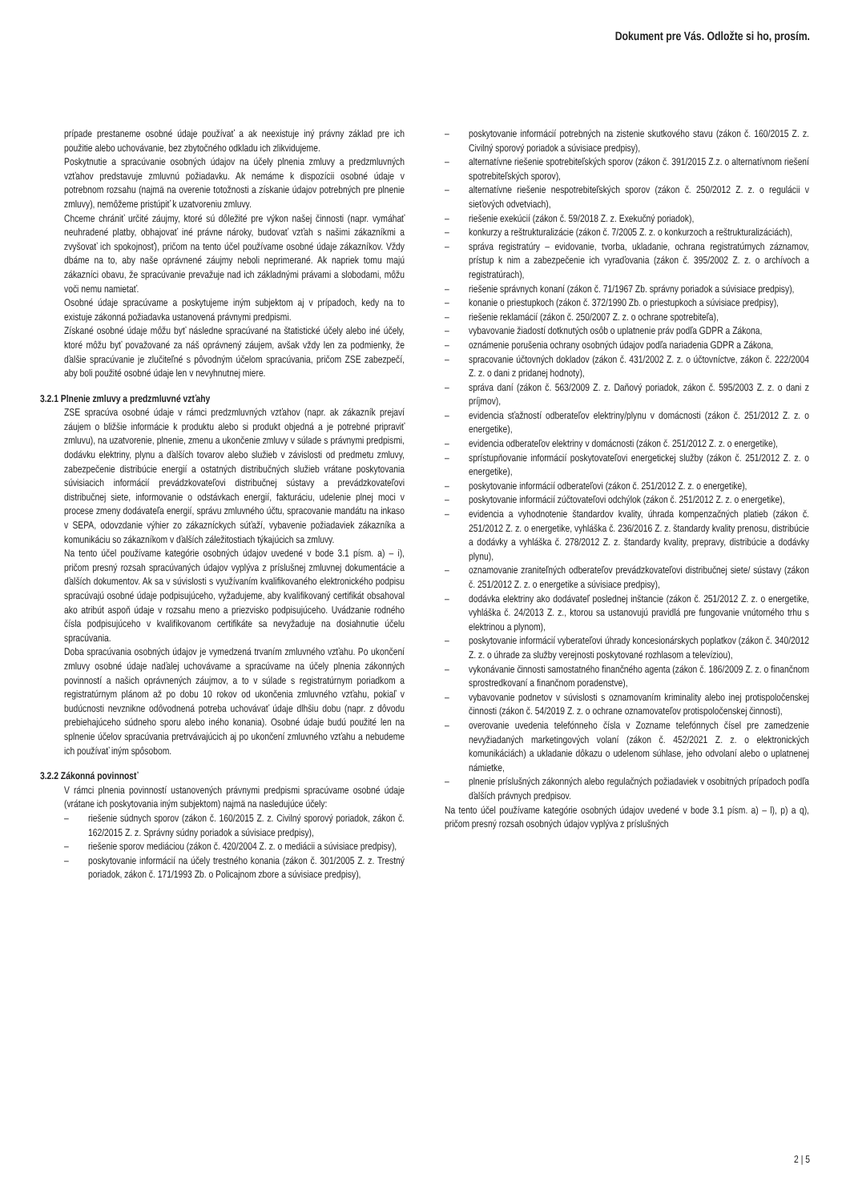Dokument pre Vás. Odložte si ho, prosím.
prípade prestaneme osobné údaje používať a ak neexistuje iný právny základ pre ich použitie alebo uchovávanie, bez zbytočného odkladu ich zlikvidujeme.
Poskytnutie a spracúvanie osobných údajov na účely plnenia zmluvy a predzmluvných vzťahov predstavuje zmluvnú požiadavku. Ak nemáme k dispozícii osobné údaje v potrebnom rozsahu (najmä na overenie totožnosti a získanie údajov potrebných pre plnenie zmluvy), nemôžeme pristúpiť k uzatvoreniu zmluvy.
Chceme chrániť určité záujmy, ktoré sú dôležité pre výkon našej činnosti (napr. vymáhať neuhradené platby, obhajovať iné právne nároky, budovať vzťah s našimi zákazníkmi a zvyšovať ich spokojnosť), pričom na tento účel používame osobné údaje zákazníkov. Vždy dbáme na to, aby naše oprávnené záujmy neboli neprimerané. Ak napriek tomu majú zákazníci obavu, že spracúvanie prevažuje nad ich základnými právami a slobodami, môžu voči nemu namietať.
Osobné údaje spracúvame a poskytujeme iným subjektom aj v prípadoch, kedy na to existuje zákonná požiadavka ustanovená právnymi predpismi.
Získané osobné údaje môžu byť následne spracúvané na štatistické účely alebo iné účely, ktoré môžu byť považované za náš oprávnený záujem, avšak vždy len za podmienky, že ďalšie spracúvanie je zlučiteľné s pôvodným účelom spracúvania, pričom ZSE zabezpečí, aby boli použité osobné údaje len v nevyhnutnej miere.
3.2.1 Plnenie zmluvy a predzmluvné vzťahy
ZSE spracúva osobné údaje v rámci predzmluvných vzťahov (napr. ak zákazník prejaví záujem o bližšie informácie k produktu alebo si produkt objedná a je potrebné pripraviť zmluvu), na uzatvorenie, plnenie, zmenu a ukončenie zmluvy v súlade s právnymi predpismi, dodávku elektriny, plynu a ďalších tovarov alebo služieb v závislosti od predmetu zmluvy, zabezpečenie distribúcie energií a ostatných distribučných služieb vrátane poskytovania súvisiacich informácií prevádzkovateľovi distribučnej sústavy a prevádzkovateľovi distribučnej siete, informovanie o odstávkach energií, fakturáciu, udelenie plnej moci v procese zmeny dodávateľa energií, správu zmluvného účtu, spracovanie mandátu na inkaso v SEPA, odovzdanie výhier zo zákazníckych súťaží, vybavenie požiadaviek zákazníka a komunikáciu so zákazníkom v ďalších záležitostiach týkajúcich sa zmluvy.
Na tento účel používame kategórie osobných údajov uvedené v bode 3.1 písm. a) – i), pričom presný rozsah spracúvaných údajov vyplýva z príslušnej zmluvnej dokumentácie a ďalších dokumentov. Ak sa v súvislosti s využívaním kvalifikovaného elektronického podpisu spracúvajú osobné údaje podpisujúceho, vyžadujeme, aby kvalifikovaný certifikát obsahoval ako atribút aspoň údaje v rozsahu meno a priezvisko podpisujúceho. Uvádzanie rodného čísla podpisujúceho v kvalifikovanom certifikáte sa nevyžaduje na dosiahnutie účelu spracúvania.
Doba spracúvania osobných údajov je vymedzená trvaním zmluvného vzťahu. Po ukončení zmluvy osobné údaje naďalej uchovávame a spracúvame na účely plnenia zákonných povinností a našich oprávnených záujmov, a to v súlade s registratúrnym poriadkom a registratúrnym plánom až po dobu 10 rokov od ukončenia zmluvného vzťahu, pokiaľ v budúcnosti nevznikne odôvodnená potreba uchovávať údaje dlhšiu dobu (napr. z dôvodu prebiehajúceho súdneho sporu alebo iného konania). Osobné údaje budú použité len na splnenie účelov spracúvania pretrvávajúcich aj po ukončení zmluvného vzťahu a nebudeme ich používať iným spôsobom.
3.2.2 Zákonná povinnosť
V rámci plnenia povinností ustanovených právnymi predpismi spracúvame osobné údaje (vrátane ich poskytovania iným subjektom) najmä na nasledujúce účely:
– riešenie súdnych sporov (zákon č. 160/2015 Z. z. Civilný sporový poriadok, zákon č. 162/2015 Z. z. Správny súdny poriadok a súvisiace predpisy),
– riešenie sporov mediáciou (zákon č. 420/2004 Z. z. o mediácii a súvisiace predpisy),
– poskytovanie informácií na účely trestného konania (zákon č. 301/2005 Z. z. Trestný poriadok, zákon č. 171/1993 Zb. o Policajnom zbore a súvisiace predpisy),
– poskytovanie informácií potrebných na zistenie skutkového stavu (zákon č. 160/2015 Z. z. Civilný sporový poriadok a súvisiace predpisy),
– alternatívne riešenie spotrebiteľských sporov (zákon č. 391/2015 Z.z. o alternatívnom riešení spotrebiteľských sporov),
– alternatívne riešenie nespotrebiteľských sporov (zákon č. 250/2012 Z. z. o regulácii v sieťových odvetviach),
– riešenie exekúcií (zákon č. 59/2018 Z. z. Exekučný poriadok),
– konkurzy a reštrukturalizácie (zákon č. 7/2005 Z. z. o konkurzoch a reštrukturalizáciách),
– správa registratúry – evidovanie, tvorba, ukladanie, ochrana registratúrnych záznamov, prístup k nim a zabezpečenie ich vyraďovania (zákon č. 395/2002 Z. z. o archívoch a registratúrach),
– riešenie správnych konaní (zákon č. 71/1967 Zb. správny poriadok a súvisiace predpisy),
– konanie o priestupkoch (zákon č. 372/1990 Zb. o priestupkoch a súvisiace predpisy),
– riešenie reklamácií (zákon č. 250/2007 Z. z. o ochrane spotrebiteľa),
– vybavovanie žiadostí dotknutých osôb o uplatnenie práv podľa GDPR a Zákona,
– oznámenie porušenia ochrany osobných údajov podľa nariadenia GDPR a Zákona,
– spracovanie účtovných dokladov (zákon č. 431/2002 Z. z. o účtovníctve, zákon č. 222/2004 Z. z. o dani z pridanej hodnoty),
– správa daní (zákon č. 563/2009 Z. z. Daňový poriadok, zákon č. 595/2003 Z. z. o dani z príjmov),
– evidencia sťažností odberateľov elektriny/plynu v domácnosti (zákon č. 251/2012 Z. z. o energetike),
– evidencia odberateľov elektriny v domácnosti (zákon č. 251/2012 Z. z. o energetike),
– sprístupňovanie informácií poskytovateľovi energetickej služby (zákon č. 251/2012 Z. z. o energetike),
– poskytovanie informácií odberateľovi (zákon č. 251/2012 Z. z. o energetike),
– poskytovanie informácií zúčtovateľovi odchýlok (zákon č. 251/2012 Z. z. o energetike),
– evidencia a vyhodnotenie štandardov kvality, úhrada kompenzačných platieb (zákon č. 251/2012 Z. z. o energetike, vyhláška č. 236/2016 Z. z. štandardy kvality prenosu, distribúcie a dodávky a vyhláška č. 278/2012 Z. z. štandardy kvality, prepravy, distribúcie a dodávky plynu),
– oznamovanie zraniteľných odberateľov prevádzkovateľovi distribučnej siete/ sústavy (zákon č. 251/2012 Z. z. o energetike a súvisiace predpisy),
– dodávka elektriny ako dodávateľ poslednej inštancie (zákon č. 251/2012 Z. z. o energetike, vyhláška č. 24/2013 Z. z., ktorou sa ustanovujú pravidlá pre fungovanie vnútorného trhu s elektrinou a plynom),
– poskytovanie informácií vyberateľovi úhrady koncesionárskych poplatkov (zákon č. 340/2012 Z. z. o úhrade za služby verejnosti poskytované rozhlasom a televíziou),
– vykonávanie činnosti samostatného finančného agenta (zákon č. 186/2009 Z. z. o finančnom sprostredkovaní a finančnom poradenstve),
– vybavovanie podnetov v súvislosti s oznamovaním kriminality alebo inej protispoločenskej činnosti (zákon č. 54/2019 Z. z. o ochrane oznamovateľov protispoločenskej činnosti),
– overovanie uvedenia telefónneho čísla v Zozname telefónnych čísel pre zamedzenie nevyžiadaných marketingových volaní (zákon č. 452/2021 Z. z. o elektronických komunikáciách) a ukladanie dôkazu o udelenom súhlase, jeho odvolaní alebo o uplatnenej námietke,
– plnenie príslušných zákonných alebo regulačných požiadaviek v osobitných prípadoch podľa ďalších právnych predpisov.
Na tento účel používame kategórie osobných údajov uvedené v bode 3.1 písm. a) – l), p) a q), pričom presný rozsah osobných údajov vyplýva z príslušných
2 | 5